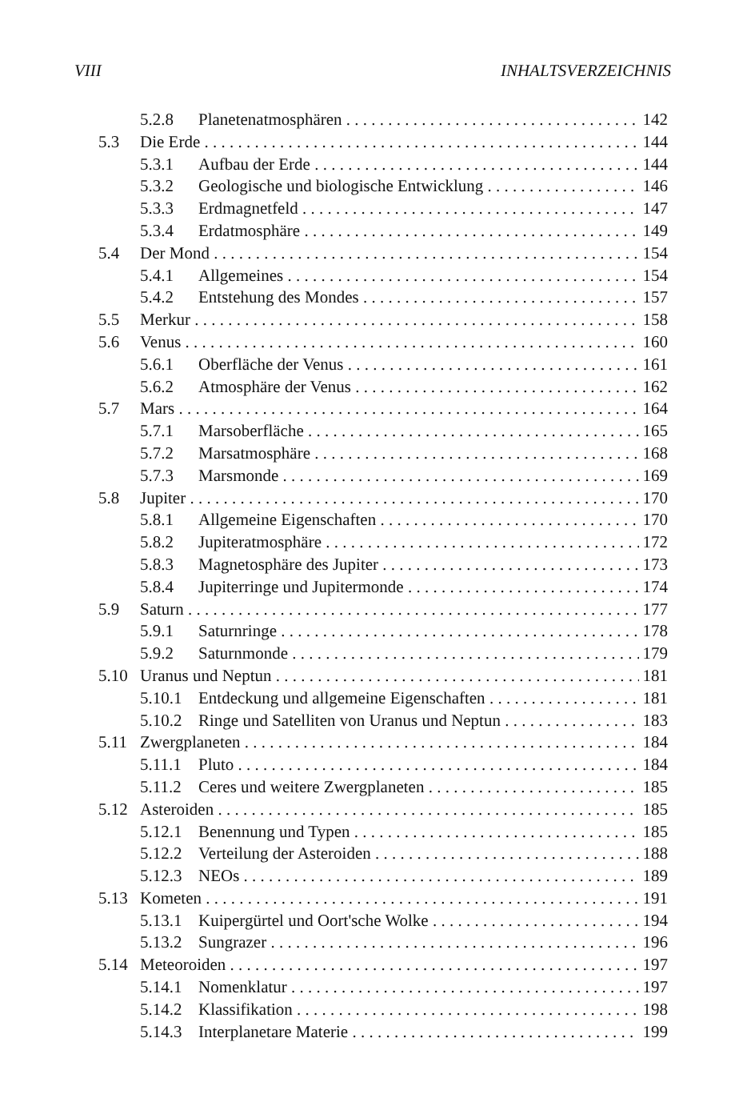VIII INHALTSVERZEICHNIS
5.2.8 Planetenatmosphären 142
5.3 Die Erde 144
5.3.1 Aufbau der Erde 144
5.3.2 Geologische und biologische Entwicklung 146
5.3.3 Erdmagnetfeld 147
5.3.4 Erdatmosphäre 149
5.4 Der Mond 154
5.4.1 Allgemeines 154
5.4.2 Entstehung des Mondes 157
5.5 Merkur 158
5.6 Venus 160
5.6.1 Oberfläche der Venus 161
5.6.2 Atmosphäre der Venus 162
5.7 Mars 164
5.7.1 Marsoberfläche 165
5.7.2 Marsatmosphäre 168
5.7.3 Marsmonde 169
5.8 Jupiter 170
5.8.1 Allgemeine Eigenschaften 170
5.8.2 Jupiteratmosphäre 172
5.8.3 Magnetosphäre des Jupiter 173
5.8.4 Jupiterringe und Jupitermonde 174
5.9 Saturn 177
5.9.1 Saturnringe 178
5.9.2 Saturnmonde 179
5.10 Uranus und Neptun 181
5.10.1 Entdeckung und allgemeine Eigenschaften 181
5.10.2 Ringe und Satelliten von Uranus und Neptun 183
5.11 Zwergplaneten 184
5.11.1 Pluto 184
5.11.2 Ceres und weitere Zwergplaneten 185
5.12 Asteroiden 185
5.12.1 Benennung und Typen 185
5.12.2 Verteilung der Asteroiden 188
5.12.3 NEOs 189
5.13 Kometen 191
5.13.1 Kuipergürtel und Oort'sche Wolke 194
5.13.2 Sungrazer 196
5.14 Meteoroiden 197
5.14.1 Nomenklatur 197
5.14.2 Klassifikation 198
5.14.3 Interplanetare Materie 199